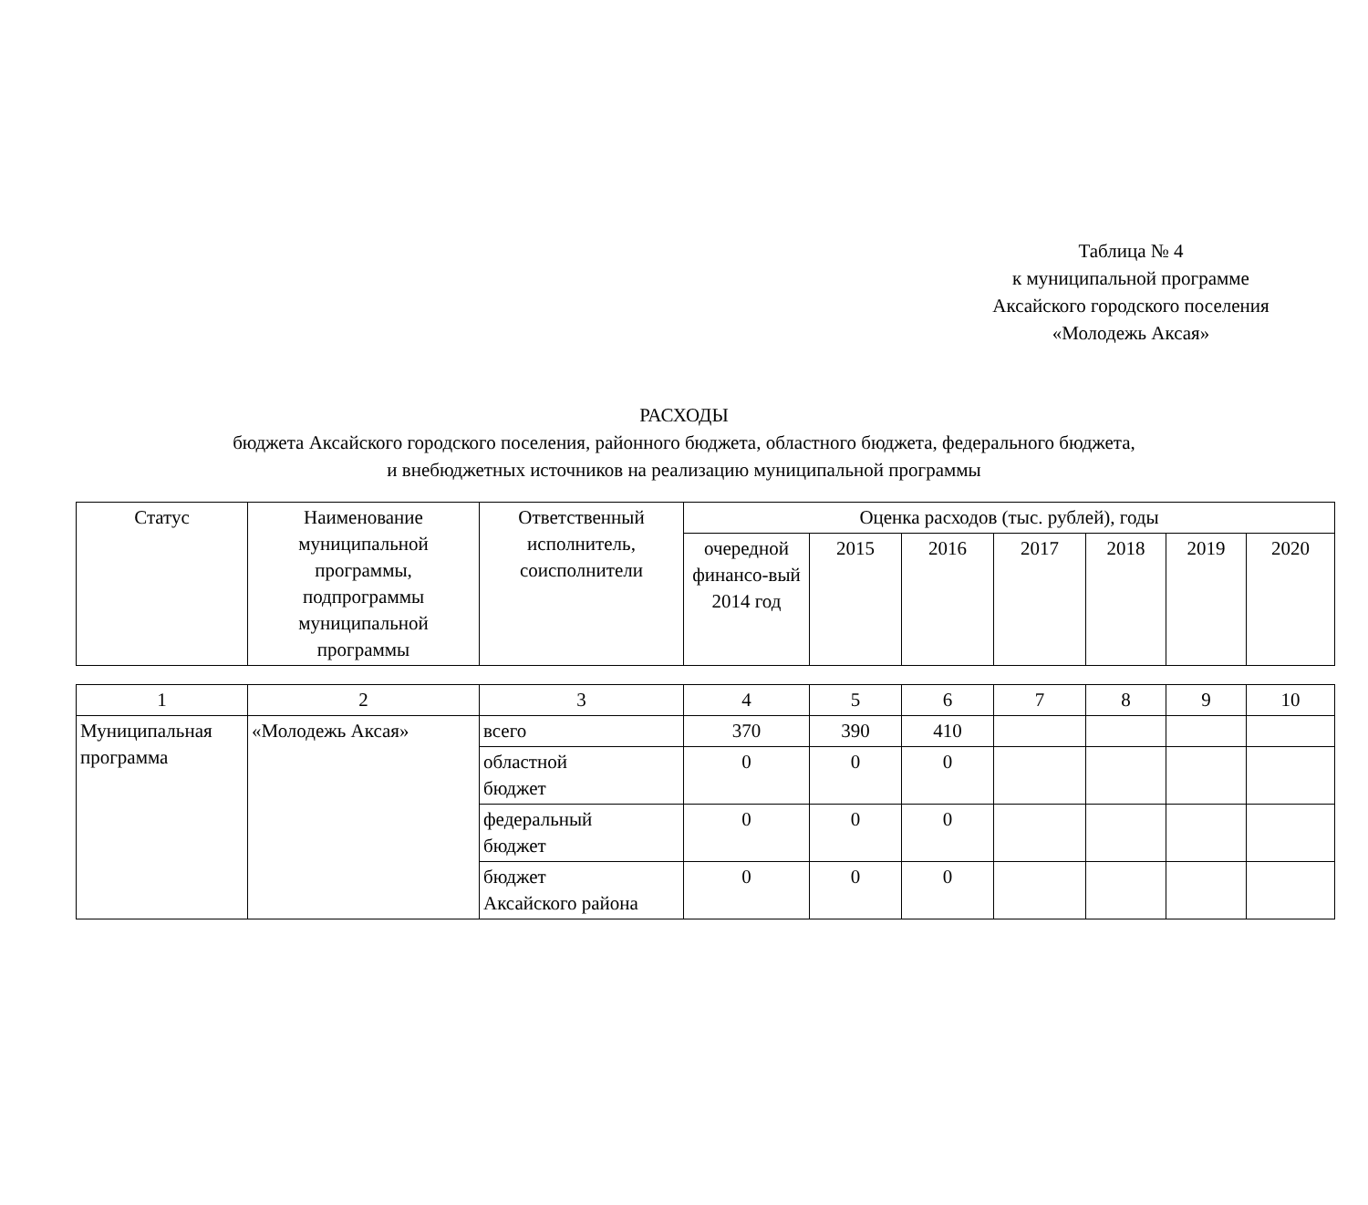Таблица № 4
к муниципальной программе
Аксайского городского поселения
«Молодежь Аксая»
РАСХОДЫ
бюджета Аксайского городского поселения, районного бюджета, областного бюджета, федерального бюджета,
и внебюджетных источников на реализацию муниципальной программы
| Статус | Наименование муниципальной программы, подпрограммы муниципальной программы | Ответственный исполнитель, соисполнители | Оценка расходов (тыс. рублей), годы | | | | | | |
| --- | --- | --- | --- | --- | --- | --- | --- | --- | --- |
| | | | очередной финансо-вый 2014 год | 2015 | 2016 | 2017 | 2018 | 2019 | 2020 |
| 1 | 2 | 3 | 4 | 5 | 6 | 7 | 8 | 9 | 10 |
| Муниципальная программа | «Молодежь Аксая» | всего | 370 | 390 | 410 | | | | |
| | | областной бюджет | 0 | 0 | 0 | | | | |
| | | федеральный бюджет | 0 | 0 | 0 | | | | |
| | | бюджет Аксайского района | 0 | 0 | 0 | | | | |